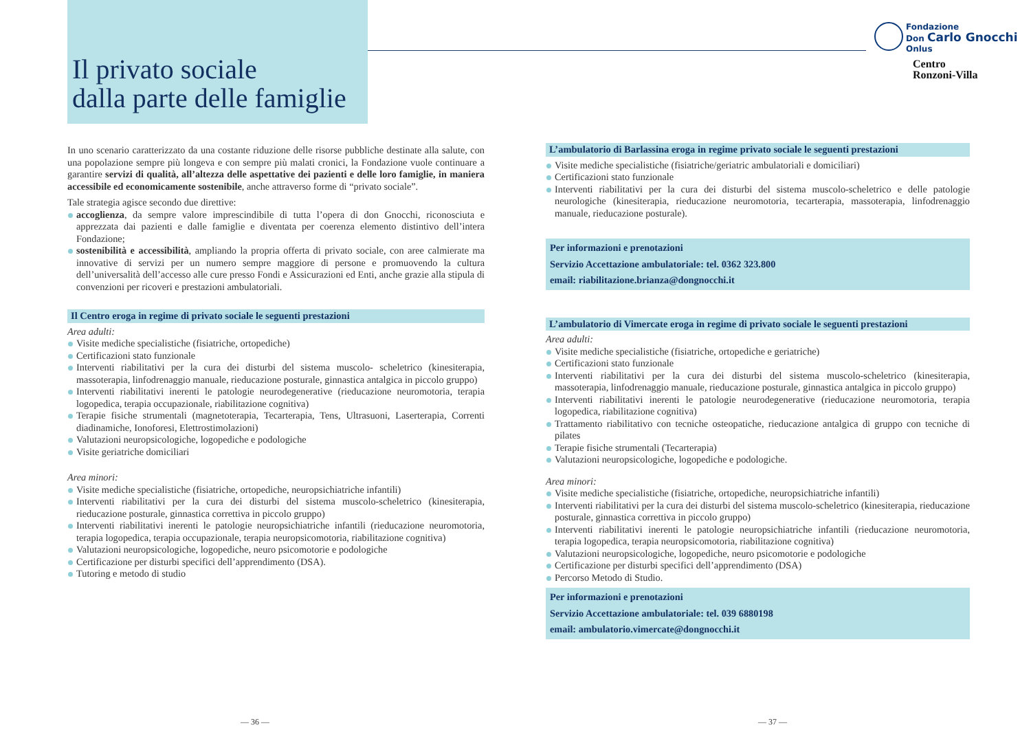Il privato sociale
dalla parte delle famiglie
Fondazione
Don Carlo Gnocchi
Onlus
Centro
Ronzoni-Villa
In uno scenario caratterizzato da una costante riduzione delle risorse pubbliche destinate alla salute, con una popolazione sempre più longeva e con sempre più malati cronici, la Fondazione vuole continuare a garantire servizi di qualità, all’altezza delle aspettative dei pazienti e delle loro famiglie, in maniera accessibile ed economicamente sostenibile, anche attraverso forme di “privato sociale”.
Tale strategia agisce secondo due direttive:
accoglienza, da sempre valore imprescindibile di tutta l’opera di don Gnocchi, riconosciuta e apprezzata dai pazienti e dalle famiglie e diventata per coerenza elemento distintivo dell’intera Fondazione;
sostenibilità e accessibilità, ampliando la propria offerta di privato sociale, con aree calmierate ma innovative di servizi per un numero sempre maggiore di persone e promuovendo la cultura dell’universalità dell’accesso alle cure presso Fondi e Assicurazioni ed Enti, anche grazie alla stipula di convenzioni per ricoveri e prestazioni ambulatoriali.
Il Centro eroga in regime di privato sociale le seguenti prestazioni
Area adulti:
Visite mediche specialistiche (fisiatriche, ortopediche)
Certificazioni stato funzionale
Interventi riabilitativi per la cura dei disturbi del sistema muscolo- scheletrico (kinesiterapia, massoterapia, linfodrenaggio manuale, rieducazione posturale, ginnastica antalgica in piccolo gruppo)
Interventi riabilitativi inerenti le patologie neurodegenerative (rieducazione neuromotoria, terapia logopedica, terapia occupazionale, riabilitazione cognitiva)
Terapie fisiche strumentali (magnetoterapia, Tecarterapia, Tens, Ultrasuoni, Laserterapia, Correnti diadinamiche, Ionoforesi, Elettrostimolazioni)
Valutazioni neuropsicologiche, logopediche e podologiche
Visite geriatriche domiciliari
Area minori:
Visite mediche specialistiche (fisiatriche, ortopediche, neuropsichiatriche infantili)
Interventi riabilitativi per la cura dei disturbi del sistema muscolo-scheletrico (kinesiterapia, rieducazione posturale, ginnastica correttiva in piccolo gruppo)
Interventi riabilitativi inerenti le patologie neuropsichiatriche infantili (rieducazione neuromotoria, terapia logopedica, terapia occupazionale, terapia neuropsicomotoria, riabilitazione cognitiva)
Valutazioni neuropsicologiche, logopediche, neuro psicomotorie e podologiche
Certificazione per disturbi specifici dell’apprendimento (DSA).
Tutoring e metodo di studio
L’ambulatorio di Barlassina eroga in regime privato sociale le seguenti prestazioni
Visite mediche specialistiche (fisiatriche/geriatric ambulatoriali e domiciliari)
Certificazioni stato funzionale
Interventi riabilitativi per la cura dei disturbi del sistema muscolo-scheletrico e delle patologie neurologiche (kinesiterapia, rieducazione neuromotoria, tecarterapia, massoterapia, linfodrenaggio manuale, rieducazione posturale).
Per informazioni e prenotazioni
Servizio Accettazione ambulatoriale: tel. 0362 323.800
email: riabilitazione.brianza@dongnocchi.it
L’ambulatorio di Vimercate eroga in regime di privato sociale le seguenti prestazioni
Area adulti:
Visite mediche specialistiche (fisiatriche, ortopediche e geriatriche)
Certificazioni stato funzionale
Interventi riabilitativi per la cura dei disturbi del sistema muscolo-scheletrico (kinesiterapia, massoterapia, linfodrenaggio manuale, rieducazione posturale, ginnastica antalgica in piccolo gruppo)
Interventi riabilitativi inerenti le patologie neurodegenerative (rieducazione neuromotoria, terapia logopedica, riabilitazione cognitiva)
Trattamento riabilitativo con tecniche osteopatiche, rieducazione antalgica di gruppo con tecniche di pilates
Terapie fisiche strumentali (Tecarterapia)
Valutazioni neuropsicologiche, logopediche e podologiche.
Area minori:
Visite mediche specialistiche (fisiatriche, ortopediche, neuropsichiatriche infantili)
Interventi riabilitativi per la cura dei disturbi del sistema muscolo-scheletrico (kinesiterapia, rieducazione posturale, ginnastica correttiva in piccolo gruppo)
Interventi riabilitativi inerenti le patologie neuropsichiatriche infantili (rieducazione neuromotoria, terapia logopedica, terapia neuropsicomotoria, riabilitazione cognitiva)
Valutazioni neuropsicologiche, logopediche, neuro psicomotorie e podologiche
Certificazione per disturbi specifici dell’apprendimento (DSA)
Percorso Metodo di Studio.
Per informazioni e prenotazioni
Servizio Accettazione ambulatoriale: tel. 039 6880198
email: ambulatorio.vimercate@dongnocchi.it
— 36 — — 37 —